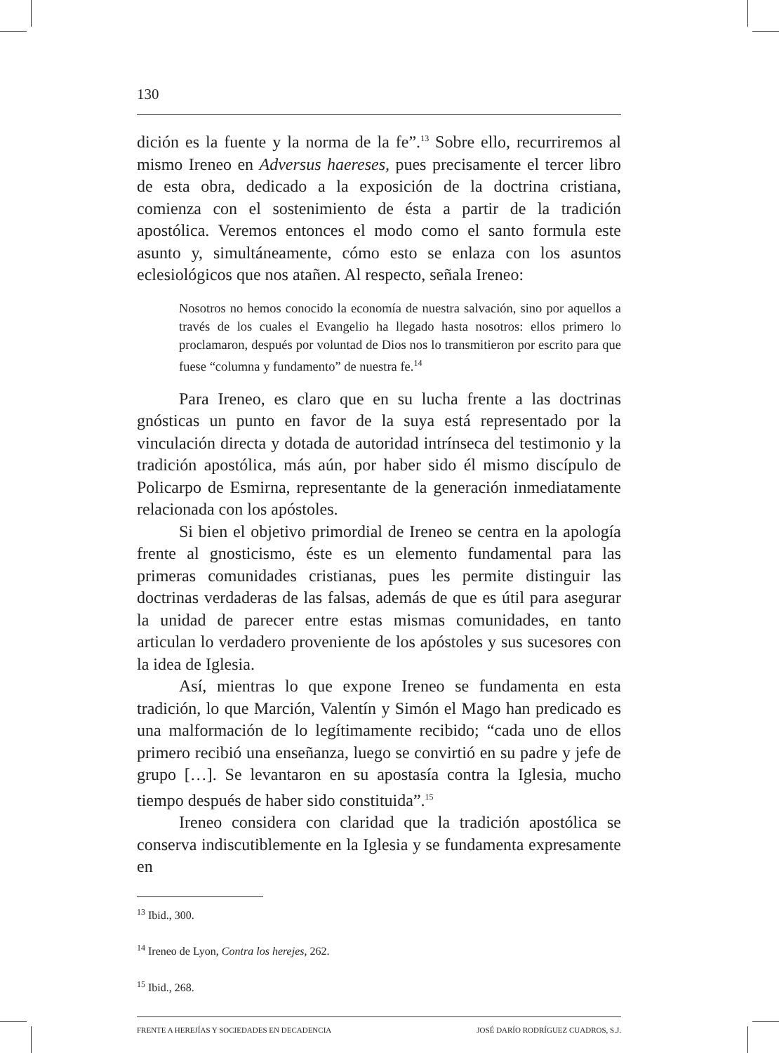130
dición es la fuente y la norma de la fe”.<sup>13</sup> Sobre ello, recurriremos al mismo Ireneo en Adversus haereses, pues precisamente el tercer libro de esta obra, dedicado a la exposición de la doctrina cristiana, comienza con el sostenimiento de ésta a partir de la tradición apostólica. Veremos entonces el modo como el santo formula este asunto y, simultáneamente, cómo esto se enlaza con los asuntos eclesiológicos que nos atañen. Al respecto, señala Ireneo:
Nosotros no hemos conocido la economía de nuestra salvación, sino por aquellos a través de los cuales el Evangelio ha llegado hasta nosotros: ellos primero lo proclamaron, después por voluntad de Dios nos lo transmitieron por escrito para que fuese “columna y fundamento” de nuestra fe.<sup>14</sup>
Para Ireneo, es claro que en su lucha frente a las doctrinas gnósticas un punto en favor de la suya está representado por la vinculación directa y dotada de autoridad intrínseca del testimonio y la tradición apostólica, más aún, por haber sido él mismo discípulo de Policarpo de Esmirna, representante de la generación inmediatamente relacionada con los apóstoles.
Si bien el objetivo primordial de Ireneo se centra en la apología frente al gnosticismo, éste es un elemento fundamental para las primeras comunidades cristianas, pues les permite distinguir las doctrinas verdaderas de las falsas, además de que es útil para asegurar la unidad de parecer entre estas mismas comunidades, en tanto articulan lo verdadero proveniente de los apóstoles y sus sucesores con la idea de Iglesia.
Así, mientras lo que expone Ireneo se fundamenta en esta tradición, lo que Marción, Valentín y Simón el Mago han predicado es una malformación de lo legítimamente recibido; “cada uno de ellos primero recibió una enseñanza, luego se convirtió en su padre y jefe de grupo […]. Se levantaron en su apostasía contra la Iglesia, mucho tiempo después de haber sido constituida”.<sup>15</sup>
Ireneo considera con claridad que la tradición apostólica se conserva indiscutiblemente en la Iglesia y se fundamenta expresamente en
<sup>13</sup> Ibid., 300.
<sup>14</sup> Ireneo de Lyon, Contra los herejes, 262.
<sup>15</sup> Ibid., 268.
FRENTE A HEREJÍAS Y SOCIEDADES EN DECADENCIA JOSÉ DARÍO RODRÍGUEZ CUADROS, S.J.